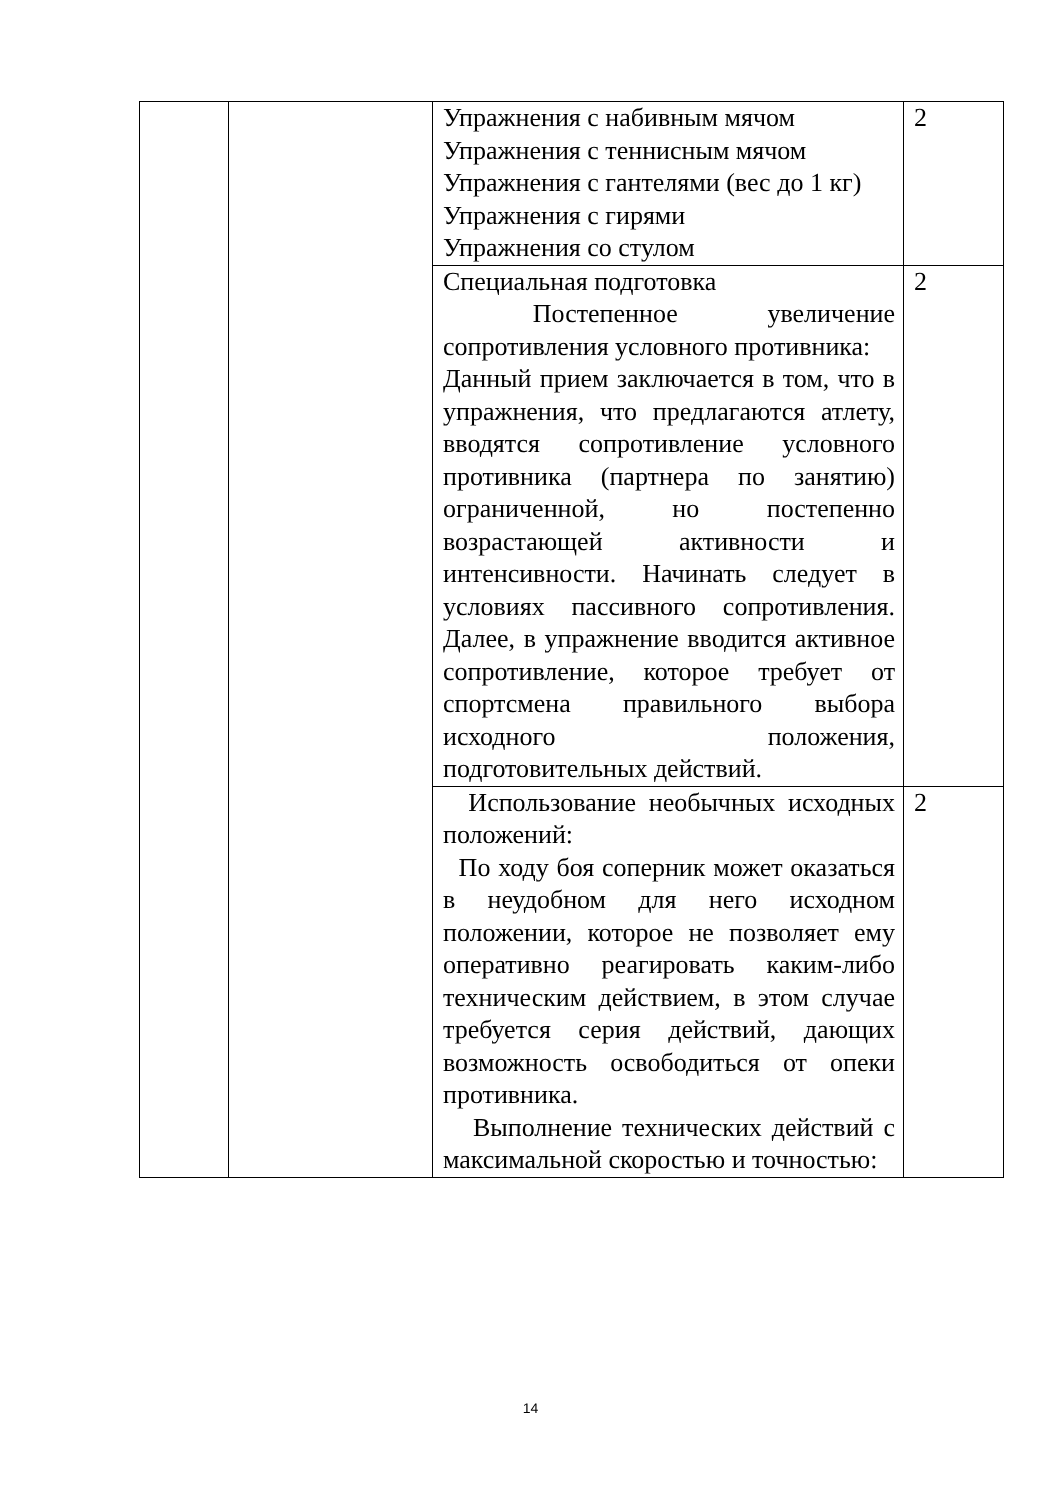| | | Упражнения с набивным мячом Упражнения с теннисным мячом Упражнения с гантелями (вес до 1 кг) Упражнения с гирями Упражнения со стулом | 2 |
| | | Специальная подготовка Постепенное увеличение сопротивления условного противника: Данный прием заключается в том, что в упражнения, что предлагаются атлету, вводятся сопротивление условного противника (партнера по занятию) ограниченной, но постепенно возрастающей активности и интенсивности. Начинать следует в условиях пассивного сопротивления. Далее, в упражнение вводится активное сопротивление, которое требует от спортсмена правильного выбора исходного положения, подготовительных действий. | 2 |
| | | Использование необычных исходных положений: По ходу боя соперник может оказаться в неудобном для него исходном положении, которое не позволяет ему оперативно реагировать каким-либо техническим действием, в этом случае требуется серия действий, дающих возможность освободиться от опеки противника. Выполнение технических действий с максимальной скоростью и точностью: | 2 |
14